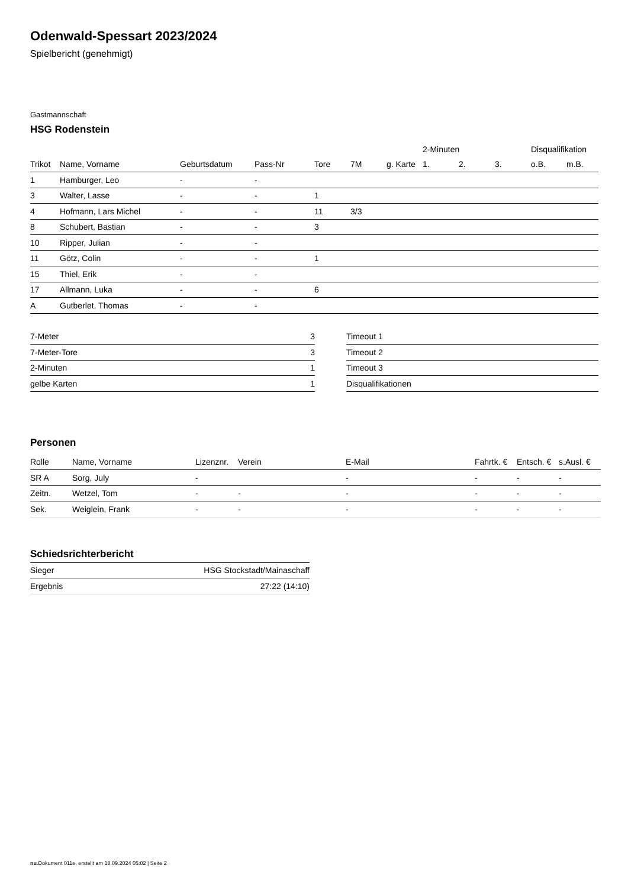Odenwald-Spessart 2023/2024
Spielbericht (genehmigt)
Gastmannschaft
HSG Rodenstein
| | | | | | | | 2-Minuten | | | Disqualifikation | |
| --- | --- | --- | --- | --- | --- | --- | --- | --- | --- | --- | --- |
| Trikot | Name, Vorname | Geburtsdatum | Pass-Nr | Tore | 7M | g. Karte | 1. | 2. | 3. | o.B. | m.B. |
| 1 | Hamburger, Leo | - | - | | | | | | | | |
| 3 | Walter, Lasse | - | - | 1 | | | | | | | |
| 4 | Hofmann, Lars Michel | - | - | 11 | 3/3 | | | | | | |
| 8 | Schubert, Bastian | - | - | 3 | | | | | | | |
| 10 | Ripper, Julian | - | - | | | | | | | | |
| 11 | Götz, Colin | - | - | 1 | | | | | | | |
| 15 | Thiel, Erik | - | - | | | | | | | | |
| 17 | Allmann, Luka | - | - | 6 | | | | | | | |
| A | Gutberlet, Thomas | - | - | | | | | | | | |
| 7-Meter | 3 |
| 7-Meter-Tore | 3 |
| 2-Minuten | 1 |
| gelbe Karten | 1 |
| Timeout 1 |
| Timeout 2 |
| Timeout 3 |
| Disqualifikationen |
Personen
| Rolle | Name, Vorname | Lizenznr. | Verein | E-Mail | Fahrtk. € | Entsch. € | s.Ausl. € |
| --- | --- | --- | --- | --- | --- | --- | --- |
| SR A | Sorg, July | - | | - | - | - | - |
| Zeitn. | Wetzel, Tom | - | - | - | - | - | - |
| Sek. | Weiglein, Frank | - | - | - | - | - | - |
Schiedsrichterbericht
| Sieger | HSG Stockstadt/Mainaschaff |
| Ergebnis | 27:22 (14:10) |
nu.Dokument 011e, erstellt am 18.09.2024 05:02 | Seite 2